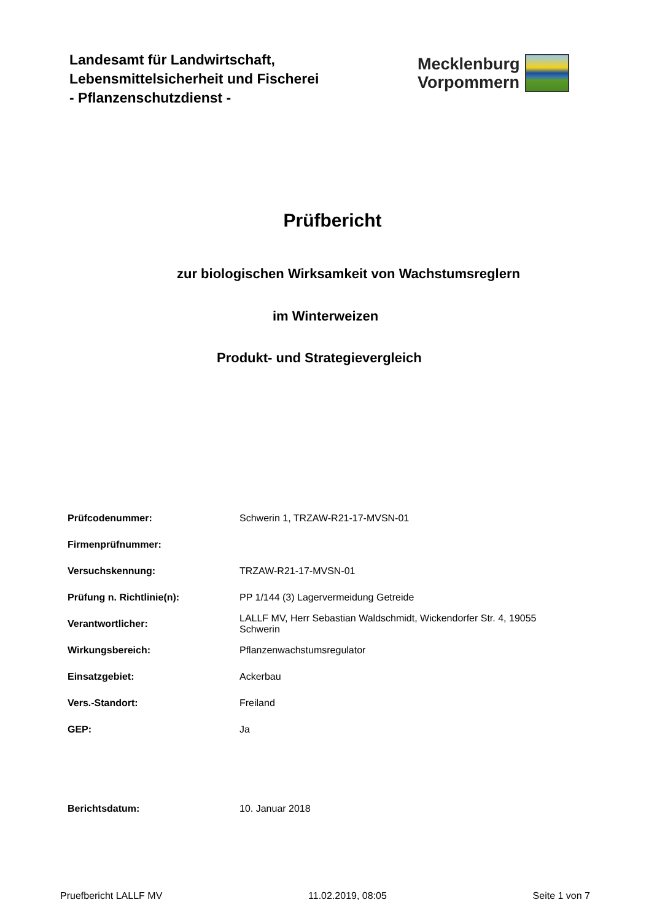Landesamt für Landwirtschaft,
Lebensmittelsicherheit und Fischerei
- Pflanzenschutzdienst -
Mecklenburg
Vorpommern
Prüfbericht
zur biologischen Wirksamkeit von Wachstumsreglern
im Winterweizen
Produkt- und Strategievergleich
| Prüfcodenummer: | Schwerin 1, TRZAW-R21-17-MVSN-01 |
| Firmenprüfnummer: | |
| Versuchskennung: | TRZAW-R21-17-MVSN-01 |
| Prüfung n. Richtlinie(n): | PP 1/144 (3) Lagervermeidung Getreide |
| Verantwortlicher: | LALLF MV, Herr Sebastian Waldschmidt, Wickendorfer Str. 4, 19055 Schwerin |
| Wirkungsbereich: | Pflanzenwachstumsregulator |
| Einsatzgebiet: | Ackerbau |
| Vers.-Standort: | Freiland |
| GEP: | Ja |
| Berichtsdatum: | 10. Januar 2018 |
Pruefbericht LALLF MV 11.02.2019, 08:05 Seite 1 von 7